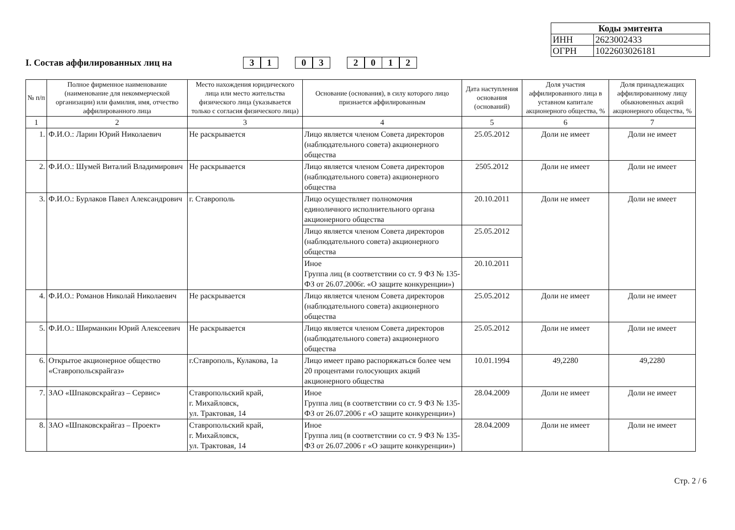| Коды эмитента | |
| ИНН | 2623002433 |
| ОГРН | 1022603026181 |
I. Состав аффилированных лиц на 31 03 2012
| № п/п | Полное фирменное наименование (наименование для некоммерческой организации) или фамилия, имя, отчество аффилированного лица | Место нахождения юридического лица или место жительства физического лица (указывается только с согласия физического лица) | Основание (основания), в силу которого лицо признается аффилированным | Дата наступления основания (оснований) | Доля участия аффилированного лица в уставном капитале акционерного общества, % | Доля принадлежащих аффилированному лицу обыкновенных акций акционерного общества, % |
| --- | --- | --- | --- | --- | --- | --- |
| 1 | 2 | 3 | 4 | 5 | 6 | 7 |
| 1. | Ф.И.О.: Ларин Юрий Николаевич | Не раскрывается | Лицо является членом Совета директоров (наблюдательного совета) акционерного общества | 25.05.2012 | Доли не имеет | Доли не имеет |
| 2. | Ф.И.О.: Шумей Виталий Владимирович | Не раскрывается | Лицо является членом Совета директоров (наблюдательного совета) акционерного общества | 2505.2012 | Доли не имеет | Доли не имеет |
| 3. | Ф.И.О.: Бурлаков Павел Александрович | г. Ставрополь | Лицо осуществляет полномочия единоличного исполнительного органа акционерного общества | 20.10.2011 | Доли не имеет | Доли не имеет |
| | | | Лицо является членом Совета директоров (наблюдательного совета) акционерного общества | 25.05.2012 | | |
| | | | Иное Группа лиц (в соответствии со ст. 9 ФЗ № 135-ФЗ от 26.07.2006г. «О защите конкуренции») | 20.10.2011 | | |
| 4. | Ф.И.О.: Романов Николай Николаевич | Не раскрывается | Лицо является членом Совета директоров (наблюдательного совета) акционерного общества | 25.05.2012 | Доли не имеет | Доли не имеет |
| 5. | Ф.И.О.: Ширманкин Юрий Алексеевич | Не раскрывается | Лицо является членом Совета директоров (наблюдательного совета) акционерного общества | 25.05.2012 | Доли не имеет | Доли не имеет |
| 6. | Открытое акционерное общество «Ставропольскрайгаз» | г.Ставрополь, Кулакова, 1а | Лицо имеет право распоряжаться более чем 20 процентами голосующих акций акционерного общества | 10.01.1994 | 49,2280 | 49,2280 |
| 7. | ЗАО «Шпаковскрайгаз – Сервис» | Ставропольский край, г. Михайловск, ул. Трактовая, 14 | Иное Группа лиц (в соответствии со ст. 9 ФЗ № 135-ФЗ от 26.07.2006 г «О защите конкуренции») | 28.04.2009 | Доли не имеет | Доли не имеет |
| 8. | ЗАО «Шпаковскрайгаз – Проект» | Ставропольский край, г. Михайловск, ул. Трактовая, 14 | Иное Группа лиц (в соответствии со ст. 9 ФЗ № 135-ФЗ от 26.07.2006 г «О защите конкуренции») | 28.04.2009 | Доли не имеет | Доли не имеет |
Стр. 2 / 6